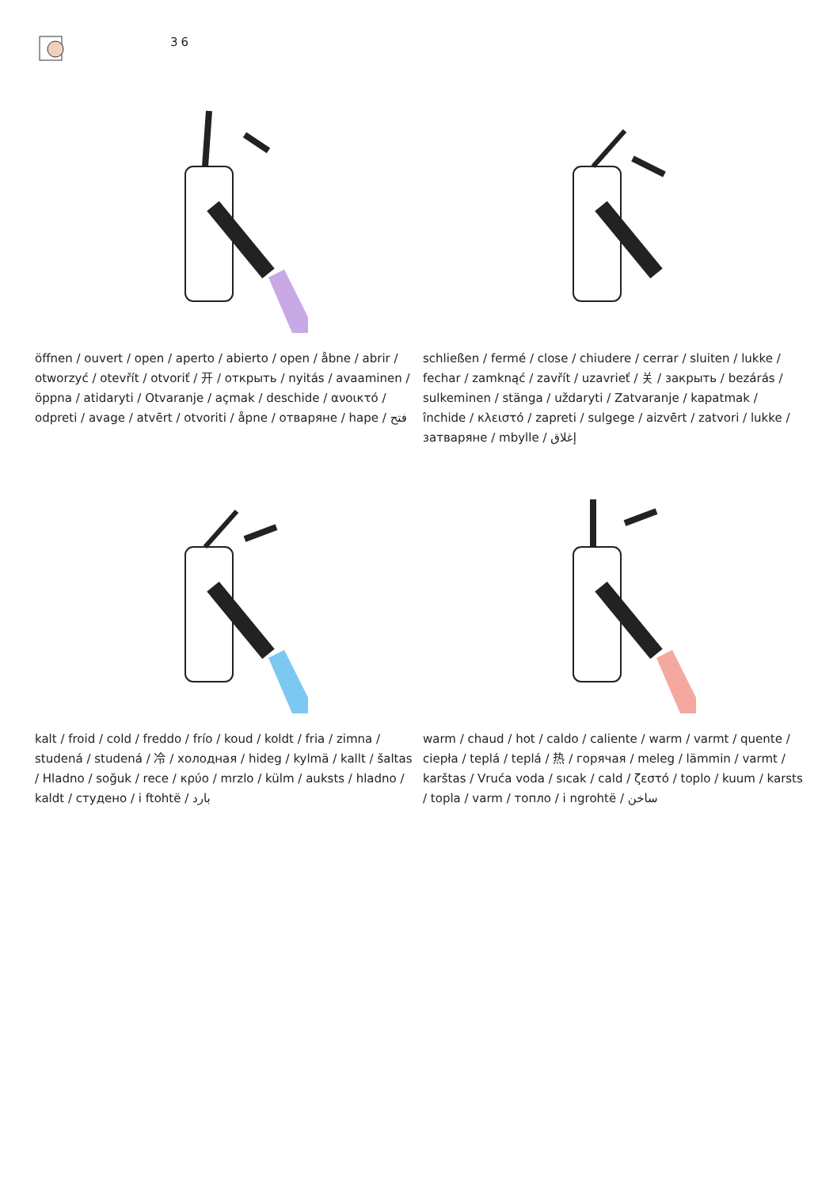36
öffnen / ouvert / open / aperto / abierto / open / åbne / abrir / otworzyć / otevřít / otvoriť / 开 / открыть / nyitás / avaaminen / öppna / atidaryti / Otvaranje / açmak / deschide / ανοικτό / odpreti / avage / atvērt / otvoriti / åpne / отваряне / hape / فتح
schließen / fermé / close / chiudere / cerrar / sluiten / lukke / fechar / zamknąć / zavřít / uzavrieť / 关 / закрыть / bezárás / sulkeminen / stänga / uždaryti / Zatvaranje / kapatmak / închide / κλειστό / zapreti / sulgege / aizvērt / zatvori / lukke / затваряне / mbylle / إغلاق
kalt / froid / cold / freddo / frío / koud / koldt / fria / zimna / studená / studená / 冷 / холодная / hideg / kylmä / kallt / šaltas / Hladno / soğuk / rece / κρύο / mrzlo / külm / auksts / hladno / kaldt / студено / i ftohtë / بارد
warm / chaud / hot / caldo / caliente / warm / varmt / quente / ciepła / teplá / teplá / 热 / горячая / meleg / lämmin / varmt / karštas / Vruća voda / sıcak / cald / ζεστό / toplo / kuum / karsts / topla / varm / топло / i ngrohtë / ساخن